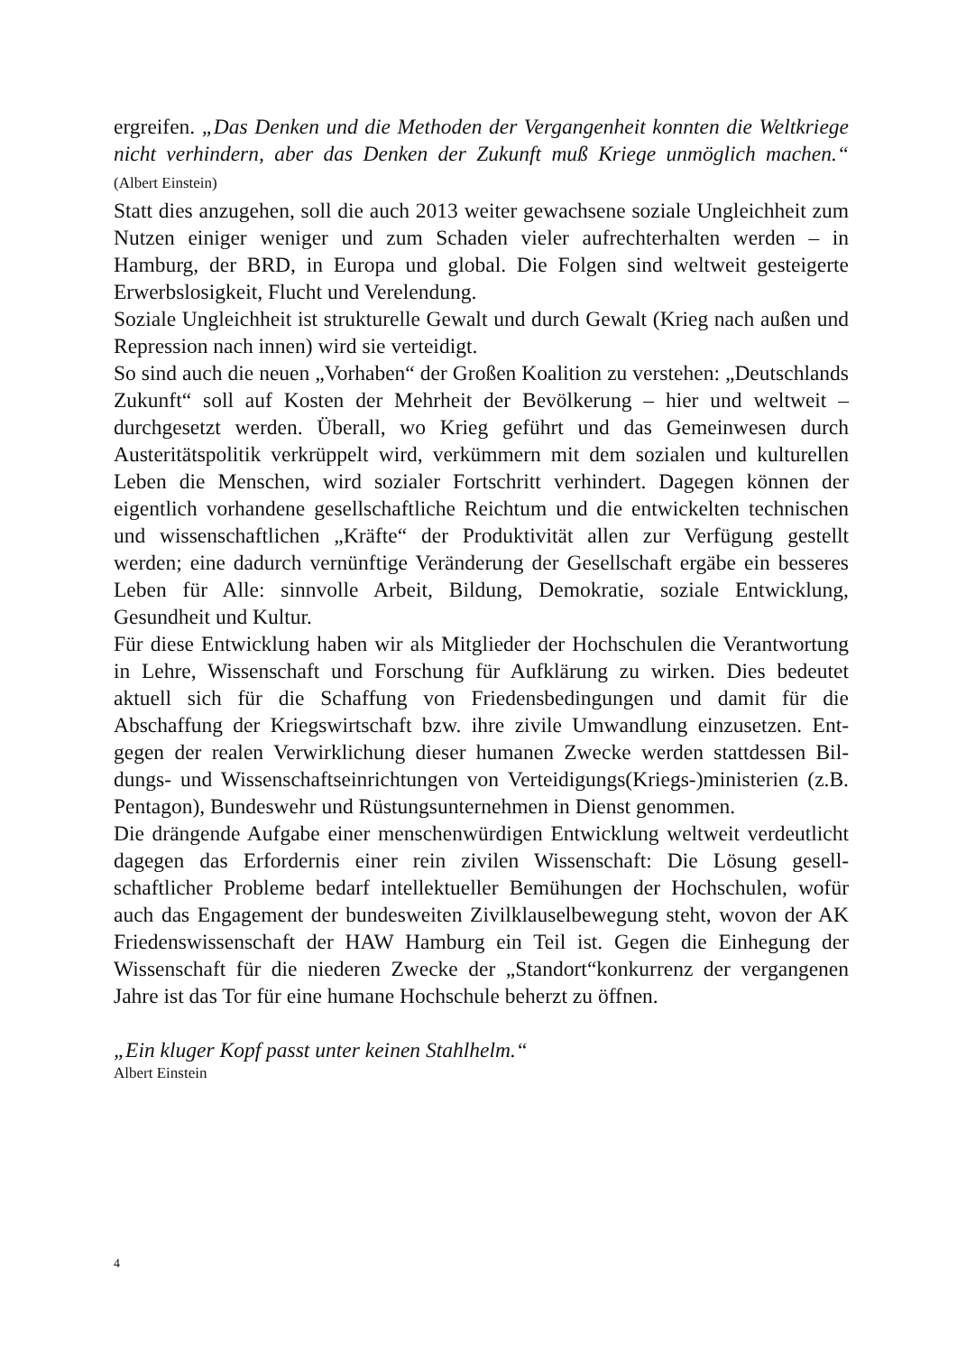ergreifen. „Das Denken und die Methoden der Vergangenheit konnten die Welt­kriege nicht verhindern, aber das Denken der Zukunft muß Kriege unmöglich ma­chen.“ (Albert Einstein)
Statt dies anzugehen, soll die auch 2013 weiter gewachsene soziale Ungleichheit zum Nutzen einiger weniger und zum Schaden vieler aufrechterhalten werden – in Hamburg, der BRD, in Europa und global. Die Folgen sind weltweit gesteigerte Erwerbslosigkeit, Flucht und Verelendung.
Soziale Ungleichheit ist strukturelle Gewalt und durch Gewalt (Krieg nach außen und Repression nach innen) wird sie verteidigt.
So sind auch die neuen „Vorhaben“ der Großen Koalition zu verstehen: „Deutsch­lands Zukunft“ soll auf Kosten der Mehrheit der Bevölkerung – hier und weltweit – durchgesetzt werden. Überall, wo Krieg geführt und das Gemeinwesen durch Austeritätspolitik verkrüppelt wird, verkümmern mit dem sozialen und kulturel­len Leben die Menschen, wird sozialer Fortschritt verhindert. Dagegen können der eigentlich vorhandene gesellschaftliche Reichtum und die entwickelten tech­nischen und wissenschaftlichen „Kräfte“ der Produktivität allen zur Verfügung gestellt werden; eine dadurch vernünftige Veränderung der Gesellschaft ergäbe ein besseres Leben für Alle: sinnvolle Arbeit, Bildung, Demokratie, soziale Ent­wicklung, Gesundheit und Kultur.
Für diese Entwicklung haben wir als Mitglieder der Hochschulen die Verantwor­tung in Lehre, Wissenschaft und Forschung für Aufklärung zu wirken. Dies be­deutet aktuell sich für die Schaffung von Friedensbedingungen und damit für die Abschaffung der Kriegswirtschaft bzw. ihre zivile Umwandlung einzusetzen. Ent­gegen der realen Verwirklichung dieser humanen Zwecke werden stattdessen Bil­dungs- und Wissenschaftseinrichtungen von Verteidigungs(Kriegs-)ministerien (z.B. Pentagon), Bundeswehr und Rüstungsunternehmen in Dienst genommen.
Die drängende Aufgabe einer menschenwürdigen Entwicklung weltweit verdeut­licht dagegen das Erfordernis einer rein zivilen Wissenschaft: Die Lösung gesell­schaftlicher Probleme bedarf intellektueller Bemühungen der Hochschulen, wofür auch das Engagement der bundesweiten Zivilklauselbewegung steht, wovon der AK Friedenswissenschaft der HAW Hamburg ein Teil ist. Gegen die Einhegung der Wissenschaft für die niederen Zwecke der „Standort“konkurrenz der vergan­genen Jahre ist das Tor für eine humane Hochschule beherzt zu öffnen.
„Ein kluger Kopf passt unter keinen Stahlhelm.“
Albert Einstein
4